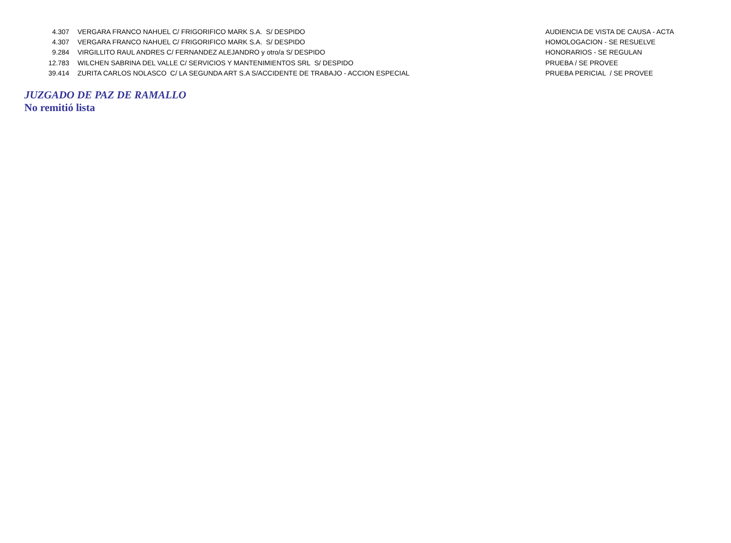| 4.307 | VERGARA FRANCO NAHUEL C/ FRIGORIFICO MARK S.A. S/ DESPIDO | AUDIENCIA DE VISTA DE CAUSA - ACTA |
| 4.307 | VERGARA FRANCO NAHUEL C/ FRIGORIFICO MARK S.A. S/ DESPIDO | HOMOLOGACION - SE RESUELVE |
| 9.284 | VIRGILLITO RAUL ANDRES C/ FERNANDEZ ALEJANDRO y otro/a S/ DESPIDO | HONORARIOS - SE REGULAN |
| 12.783 | WILCHEN SABRINA DEL VALLE C/ SERVICIOS Y MANTENIMIENTOS SRL S/ DESPIDO | PRUEBA / SE PROVEE |
| 39.414 | ZURITA CARLOS NOLASCO C/ LA SEGUNDA ART S.A S/ACCIDENTE DE TRABAJO - ACCION ESPECIAL | PRUEBA PERICIAL / SE PROVEE |
JUZGADO DE PAZ DE RAMALLO
No remitió lista